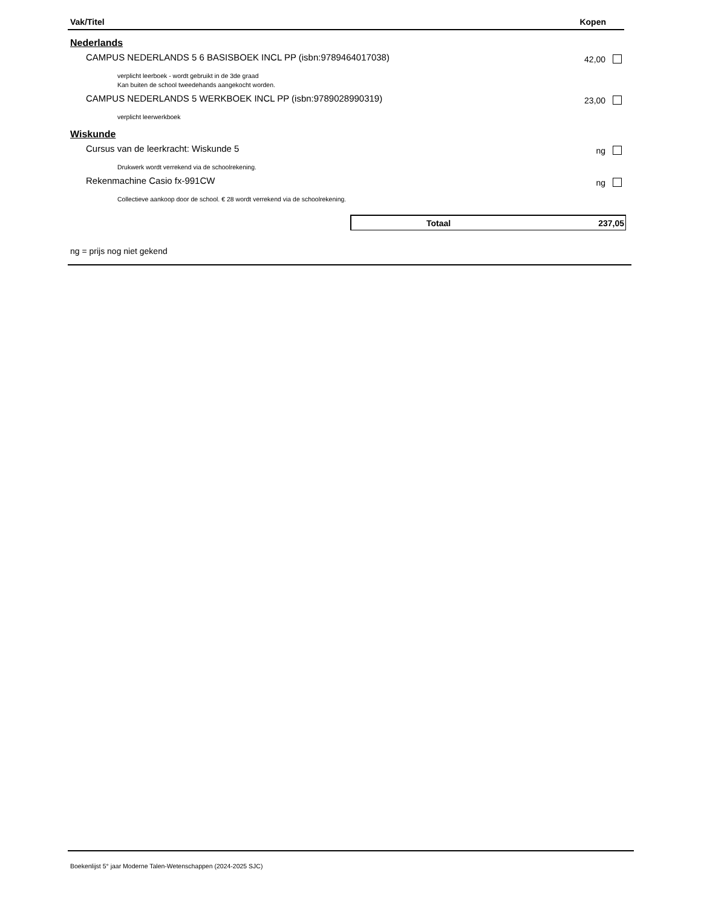Vak/Titel Kopen
Nederlands
CAMPUS NEDERLANDS 5 6 BASISBOEK INCL PP (isbn:9789464017038) 42,00
verplicht leerboek - wordt gebruikt in de 3de graad
Kan buiten de school tweedehands aangekocht worden.
CAMPUS NEDERLANDS 5 WERKBOEK INCL PP (isbn:9789028990319) 23,00
verplicht leerwerkboek
Wiskunde
Cursus van de leerkracht: Wiskunde 5 ng
Drukwerk wordt verrekend via de schoolrekening.
Rekenmachine Casio fx-991CW ng
Collectieve aankoop door de school. € 28 wordt verrekend via de schoolrekening.
Totaal 237,05
ng = prijs nog niet gekend
Boekenlijst 5° jaar Moderne Talen-Wetenschappen (2024-2025 SJC)